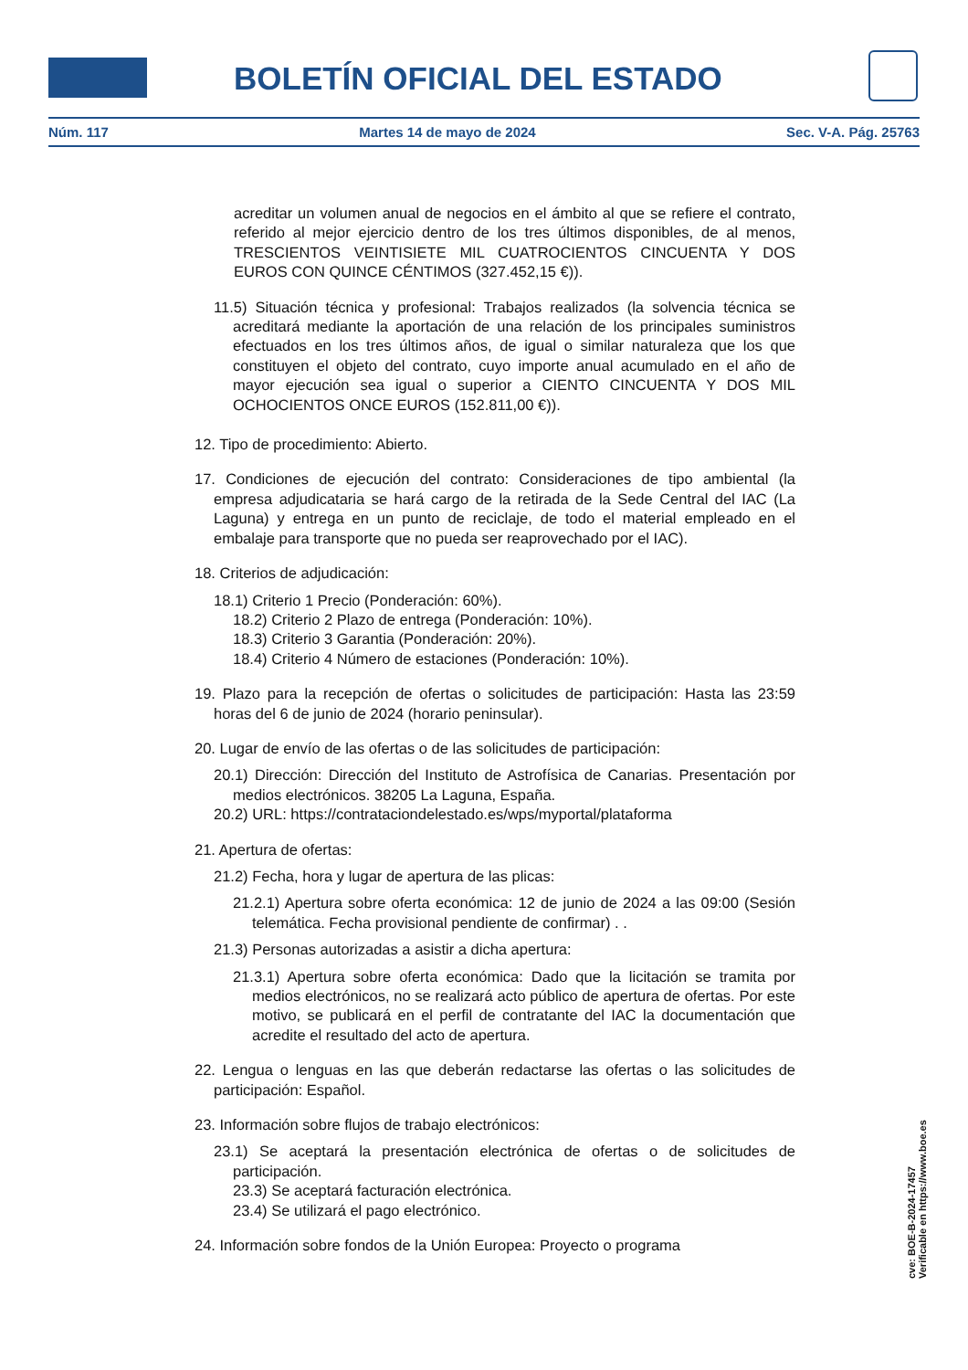BOLETÍN OFICIAL DEL ESTADO
Núm. 117 Martes 14 de mayo de 2024 Sec. V-A. Pág. 25763
acreditar un volumen anual de negocios en el ámbito al que se refiere el contrato, referido al mejor ejercicio dentro de los tres últimos disponibles, de al menos, TRESCIENTOS VEINTISIETE MIL CUATROCIENTOS CINCUENTA Y DOS EUROS CON QUINCE CÉNTIMOS (327.452,15 €)).
11.5) Situación técnica y profesional: Trabajos realizados (la solvencia técnica se acreditará mediante la aportación de una relación de los principales suministros efectuados en los tres últimos años, de igual o similar naturaleza que los que constituyen el objeto del contrato, cuyo importe anual acumulado en el año de mayor ejecución sea igual o superior a CIENTO CINCUENTA Y DOS MIL OCHOCIENTOS ONCE EUROS (152.811,00 €)).
12. Tipo de procedimiento: Abierto.
17. Condiciones de ejecución del contrato: Consideraciones de tipo ambiental (la empresa adjudicataria se hará cargo de la retirada de la Sede Central del IAC (La Laguna) y entrega en un punto de reciclaje, de todo el material empleado en el embalaje para transporte que no pueda ser reaprovechado por el IAC).
18. Criterios de adjudicación:
18.1) Criterio 1 Precio (Ponderación: 60%).
18.2) Criterio 2 Plazo de entrega (Ponderación: 10%).
18.3) Criterio 3 Garantia (Ponderación: 20%).
18.4) Criterio 4 Número de estaciones (Ponderación: 10%).
19. Plazo para la recepción de ofertas o solicitudes de participación: Hasta las 23:59 horas del 6 de junio de 2024 (horario peninsular).
20. Lugar de envío de las ofertas o de las solicitudes de participación:
20.1) Dirección: Dirección del Instituto de Astrofísica de Canarias. Presentación por medios electrónicos. 38205 La Laguna, España.
20.2) URL: https://contrataciondelestado.es/wps/myportal/plataforma
21. Apertura de ofertas:
21.2) Fecha, hora y lugar de apertura de las plicas:
21.2.1) Apertura sobre oferta económica: 12 de junio de 2024 a las 09:00 (Sesión telemática. Fecha provisional pendiente de confirmar) . .
21.3) Personas autorizadas a asistir a dicha apertura:
21.3.1) Apertura sobre oferta económica: Dado que la licitación se tramita por medios electrónicos, no se realizará acto público de apertura de ofertas. Por este motivo, se publicará en el perfil de contratante del IAC la documentación que acredite el resultado del acto de apertura.
22. Lengua o lenguas en las que deberán redactarse las ofertas o las solicitudes de participación: Español.
23. Información sobre flujos de trabajo electrónicos:
23.1) Se aceptará la presentación electrónica de ofertas o de solicitudes de participación.
23.3) Se aceptará facturación electrónica.
23.4) Se utilizará el pago electrónico.
24. Información sobre fondos de la Unión Europea: Proyecto o programa
cve: BOE-B-2024-17457
Verificable en https://www.boe.es